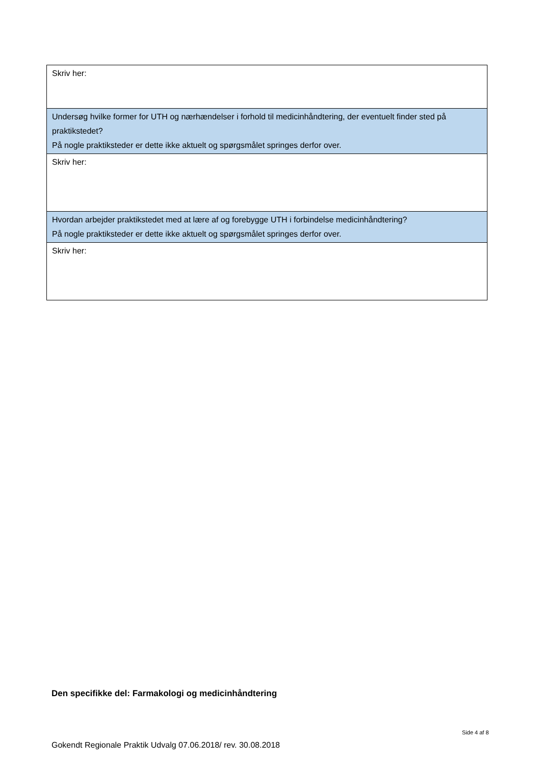| Skriv her: |
| Undersøg hvilke former for UTH og nærhændelser i forhold til medicinhåndtering, der eventuelt finder sted på praktikstedet? På nogle praktiksteder er dette ikke aktuelt og spørgsmålet springes derfor over. |
| Skriv her: |
| Hvordan arbejder praktikstedet med at lære af og forebygge UTH i forbindelse medicinhåndtering? På nogle praktiksteder er dette ikke aktuelt og spørgsmålet springes derfor over. |
| Skriv her: |
Den specifikke del: Farmakologi og medicinhåndtering
Side 4 af 8
Gokendt Regionale Praktik Udvalg 07.06.2018/ rev. 30.08.2018